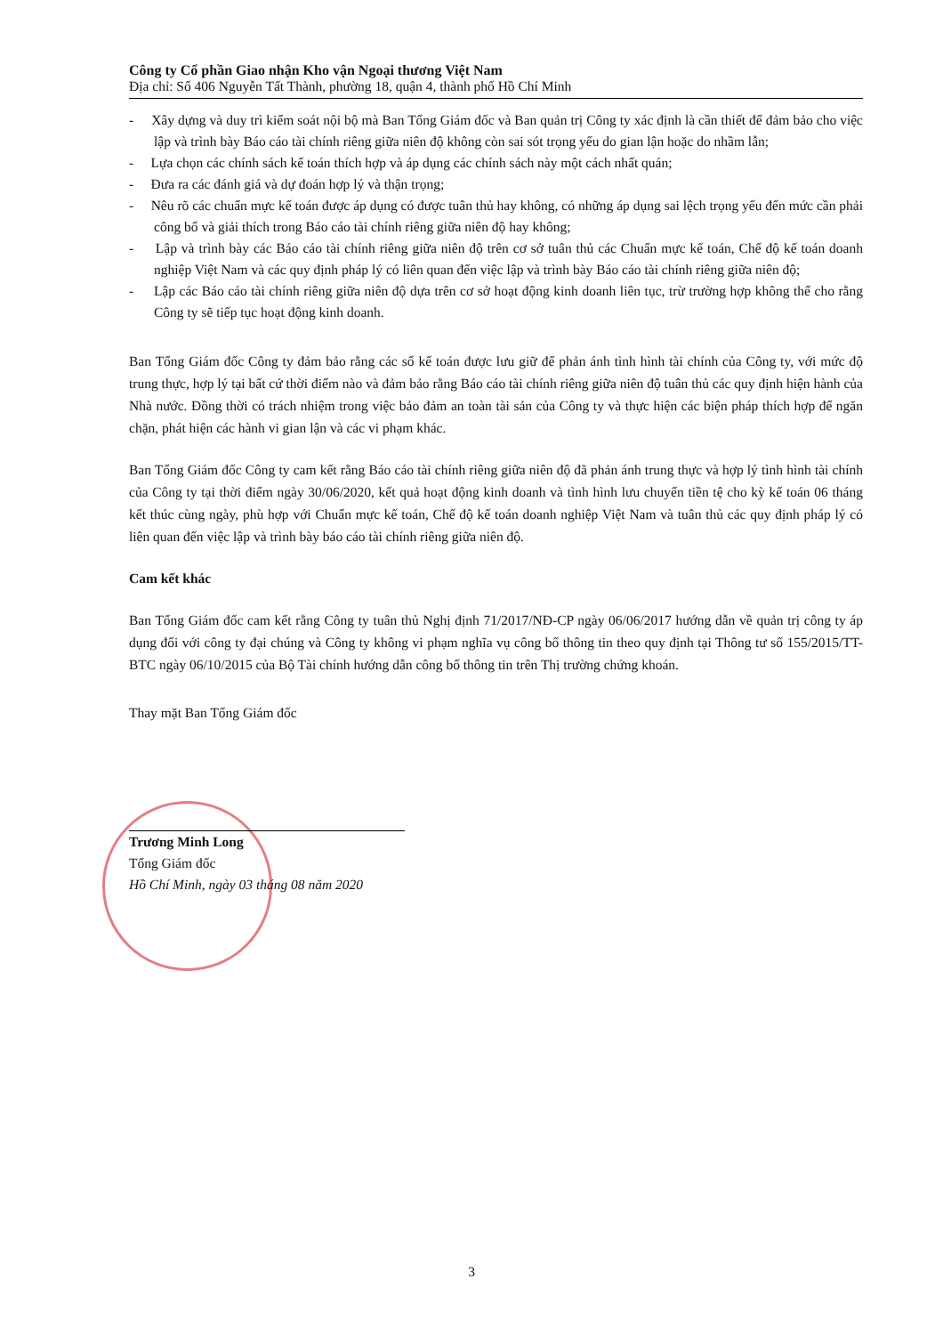Công ty Cổ phần Giao nhận Kho vận Ngoại thương Việt Nam
Địa chỉ: Số 406 Nguyễn Tất Thành, phường 18, quận 4, thành phố Hồ Chí Minh
- Xây dựng và duy trì kiểm soát nội bộ mà Ban Tổng Giám đốc và Ban quản trị Công ty xác định là cần thiết để đảm bảo cho việc lập và trình bày Báo cáo tài chính riêng giữa niên độ không còn sai sót trọng yếu do gian lận hoặc do nhầm lẫn;
- Lựa chọn các chính sách kế toán thích hợp và áp dụng các chính sách này một cách nhất quán;
- Đưa ra các đánh giá và dự đoán hợp lý và thận trọng;
- Nêu rõ các chuẩn mực kế toán được áp dụng có được tuân thủ hay không, có những áp dụng sai lệch trọng yếu đến mức cần phải công bố và giải thích trong Báo cáo tài chính riêng giữa niên độ hay không;
- Lập và trình bày các Báo cáo tài chính riêng giữa niên độ trên cơ sở tuân thủ các Chuẩn mực kế toán, Chế độ kế toán doanh nghiệp Việt Nam và các quy định pháp lý có liên quan đến việc lập và trình bày Báo cáo tài chính riêng giữa niên độ;
- Lập các Báo cáo tài chính riêng giữa niên độ dựa trên cơ sở hoạt động kinh doanh liên tục, trừ trường hợp không thể cho rằng Công ty sẽ tiếp tục hoạt động kinh doanh.
Ban Tổng Giám đốc Công ty đảm bảo rằng các sổ kế toán được lưu giữ để phản ánh tình hình tài chính của Công ty, với mức độ trung thực, hợp lý tại bất cứ thời điểm nào và đảm bảo rằng Báo cáo tài chính riêng giữa niên độ tuân thủ các quy định hiện hành của Nhà nước. Đồng thời có trách nhiệm trong việc bảo đảm an toàn tài sản của Công ty và thực hiện các biện pháp thích hợp để ngăn chặn, phát hiện các hành vi gian lận và các vi phạm khác.
Ban Tổng Giám đốc Công ty cam kết rằng Báo cáo tài chính riêng giữa niên độ đã phản ánh trung thực và hợp lý tình hình tài chính của Công ty tại thời điểm ngày 30/06/2020, kết quả hoạt động kinh doanh và tình hình lưu chuyển tiền tệ cho kỳ kế toán 06 tháng kết thúc cùng ngày, phù hợp với Chuẩn mực kế toán, Chế độ kế toán doanh nghiệp Việt Nam và tuân thủ các quy định pháp lý có liên quan đến việc lập và trình bày báo cáo tài chính riêng giữa niên độ.
Cam kết khác
Ban Tổng Giám đốc cam kết rằng Công ty tuân thủ Nghị định 71/2017/NĐ-CP ngày 06/06/2017 hướng dẫn về quản trị công ty áp dụng đối với công ty đại chúng và Công ty không vi phạm nghĩa vụ công bố thông tin theo quy định tại Thông tư số 155/2015/TT-BTC ngày 06/10/2015 của Bộ Tài chính hướng dẫn công bố thông tin trên Thị trường chứng khoán.
Thay mặt Ban Tổng Giám đốc
Trương Minh Long
Tổng Giám đốc
Hồ Chí Minh, ngày 03 tháng 08 năm 2020
3